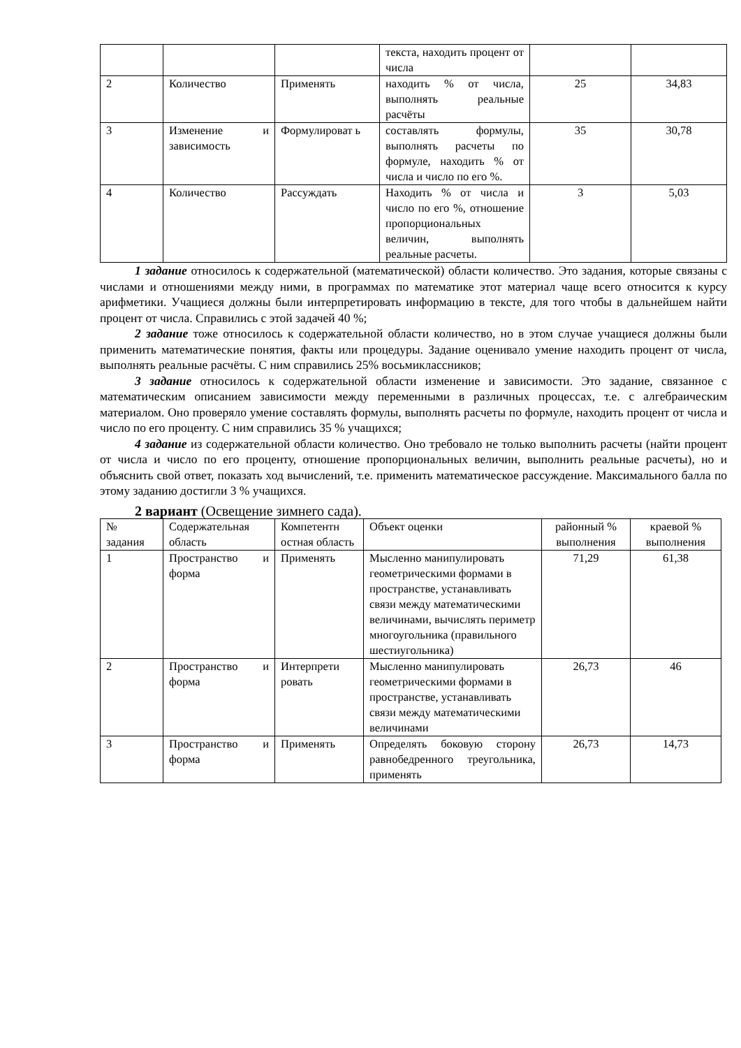| | | | текста, находить процент от числа | | |
| 2 | Количество | Применять | находить % от числа, выполнять реальные расчёты | 25 | 34,83 |
| 3 | Изменение и зависимость | Формулироват ь | составлять формулы, выполнять расчеты по формуле, находить % от числа и число по его %. | 35 | 30,78 |
| 4 | Количество | Рассуждать | Находить % от числа и число по его %, отношение пропорциональных величин, выполнять реальные расчеты. | 3 | 5,03 |
1 задание относилось к содержательной (математической) области количество. Это задания, которые связаны с числами и отношениями между ними, в программах по математике этот материал чаще всего относится к курсу арифметики. Учащиеся должны были интерпретировать информацию в тексте, для того чтобы в дальнейшем найти процент от числа. Справились с этой задачей 40 %;
2 задание тоже относилось к содержательной области количество, но в этом случае учащиеся должны были применить математические понятия, факты или процедуры. Задание оценивало умение находить процент от числа, выполнять реальные расчёты. С ним справились 25% восьмиклассников;
3 задание относилось к содержательной области изменение и зависимости. Это задание, связанное с математическим описанием зависимости между переменными в различных процессах, т.е. с алгебраическим материалом. Оно проверяло умение составлять формулы, выполнять расчеты по формуле, находить процент от числа и число по его проценту. С ним справились 35 % учащихся;
4 задание из содержательной области количество. Оно требовало не только выполнить расчеты (найти процент от числа и число по его проценту, отношение пропорциональных величин, выполнить реальные расчеты), но и объяснить свой ответ, показать ход вычислений, т.е. применить математическое рассуждение. Максимального балла по этому заданию достигли 3 % учащихся.
2 вариант (Освещение зимнего сада).
| № задания | Содержательная область | Компетентн остная область | Объект оценки | районный % выполнения | краевой % выполнения |
| 1 | Пространство и форма | Применять | Мысленно манипулировать геометрическими формами в пространстве, устанавливать связи между математическими величинами, вычислять периметр многоугольника (правильного шестиугольника) | 71,29 | 61,38 |
| 2 | Пространство и форма | Интерпрети ровать | Мысленно манипулировать геометрическими формами в пространстве, устанавливать связи между математическими величинами | 26,73 | 46 |
| 3 | Пространство и форма | Применять | Определять боковую сторону равнобедренного треугольника, применять | 26,73 | 14,73 |